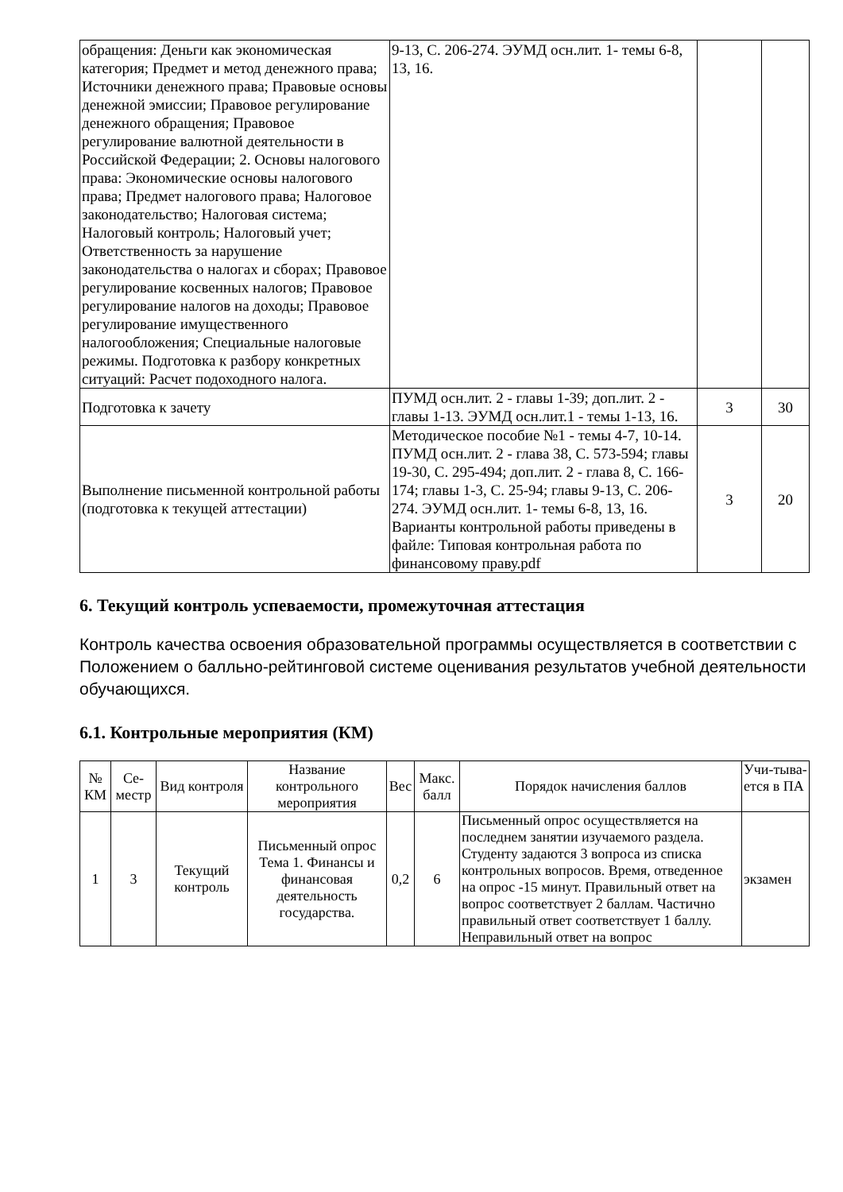| обращения: Деньги как экономическая категория; Предмет и метод денежного права; Источники денежного права; Правовые основы денежной эмиссии; Правовое регулирование денежного обращения; Правовое регулирование валютной деятельности в Российской Федерации; 2. Основы налогового права: Экономические основы налогового права; Предмет налогового права; Налоговое законодательство; Налоговая система; Налоговый контроль; Налоговый учет; Ответственность за нарушение законодательства о налогах и сборах; Правовое регулирование косвенных налогов; Правовое регулирование налогов на доходы; Правовое регулирование имущественного налогообложения; Специальные налоговые режимы. Подготовка к разбору конкретных ситуаций: Расчет подоходного налога. | 9-13, С. 206-274. ЭУМД осн.лит. 1- темы 6-8, 13, 16. | | |
| Подготовка к зачету | ПУМД осн.лит. 2 - главы 1-39; доп.лит. 2 - главы 1-13. ЭУМД осн.лит.1 - темы 1-13, 16. | 3 | 30 |
| Выполнение письменной контрольной работы (подготовка к текущей аттестации) | Методическое пособие №1 - темы 4-7, 10-14. ПУМД осн.лит. 2 - глава 38, С. 573-594; главы 19-30, С. 295-494; доп.лит. 2 - глава 8, С. 166-174; главы 1-3, С. 25-94; главы 9-13, С. 206-274. ЭУМД осн.лит. 1- темы 6-8, 13, 16. Варианты контрольной работы приведены в файле: Типовая контрольная работа по финансовому праву.pdf | 3 | 20 |
6. Текущий контроль успеваемости, промежуточная аттестация
Контроль качества освоения образовательной программы осуществляется в соответствии с Положением о балльно-рейтинговой системе оценивания результатов учебной деятельности обучающихся.
6.1. Контрольные мероприятия (КМ)
| № КМ | Се-местр | Вид контроля | Название контрольного мероприятия | Вес | Макс. балл | Порядок начисления баллов | Учи-тыва-ется в ПА |
| --- | --- | --- | --- | --- | --- | --- | --- |
| 1 | 3 | Текущий контроль | Письменный опрос Тема 1. Финансы и финансовая деятельность государства. | 0,2 | 6 | Письменный опрос осуществляется на последнем занятии изучаемого раздела. Студенту задаются 3 вопроса из списка контрольных вопросов. Время, отведенное на опрос -15 минут. Правильный ответ на вопрос соответствует 2 баллам. Частично правильный ответ соответствует 1 баллу. Неправильный ответ на вопрос | экзамен |